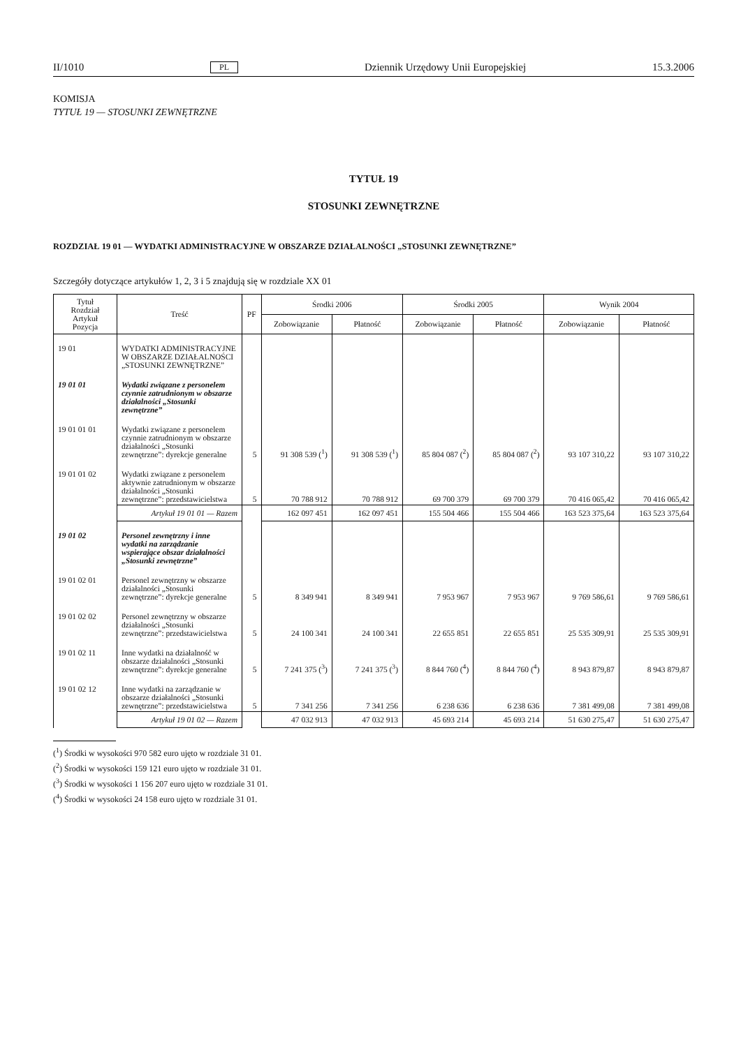II/1010 PL Dziennik Urzędowy Unii Europejskiej 15.3.2006
KOMISJA
TYTUŁ 19 — STOSUNKI ZEWNĘTRZNE
TYTUŁ 19
STOSUNKI ZEWNĘTRZNE
ROZDZIAŁ 19 01 — WYDATKI ADMINISTRACYJNE W OBSZARZE DZIAŁALNOŚCI „STOSUNKI ZEWNĘTRZNE”
Szczegóły dotyczące artykułów 1, 2, 3 i 5 znajdują się w rozdziale XX 01
| Tytuł Rozdział Artykuł Pozycja | Treść | PF | Środki 2006 | | Środki 2005 | | Wynik 2004 | |
| --- | --- | --- | --- | --- | --- | --- | --- | --- |
| | | | Zobowiązanie | Płatność | Zobowiązanie | Płatność | Zobowiązanie | Płatność |
| 19 01 | WYDATKI ADMINISTRACYJNE W OBSZARZE DZIAŁALNOŚCI „STOSUNKI ZEWNĘTRZNE” | | | | | | | |
| 19 01 01 | Wydatki związane z personelem czynnie zatrudnionym w obszarze działalności „Stosunki zewnętrzne” | | | | | | | |
| 19 01 01 01 | Wydatki związane z personelem czynnie zatrudnionym w obszarze działalności „Stosunki zewnętrzne”: dyrekcje generalne | 5 | 91 308 539 (<sup>1</sup>) | 91 308 539 (<sup>1</sup>) | 85 804 087 (<sup>2</sup>) | 85 804 087 (<sup>2</sup>) | 93 107 310,22 | 93 107 310,22 |
| 19 01 01 02 | Wydatki związane z personelem aktywnie zatrudnionym w obszarze działalności „Stosunki zewnętrzne”: przedstawicielstwa | 5 | 70 788 912 | 70 788 912 | 69 700 379 | 69 700 379 | 70 416 065,42 | 70 416 065,42 |
| | Artykuł 19 01 01 — Razem | | 162 097 451 | 162 097 451 | 155 504 466 | 155 504 466 | 163 523 375,64 | 163 523 375,64 |
| 19 01 02 | Personel zewnętrzny i inne wydatki na zarządzanie wspierające obszar działalności „Stosunki zewnętrzne” | | | | | | | |
| 19 01 02 01 | Personel zewnętrzny w obszarze działalności „Stosunki zewnętrzne”: dyrekcje generalne | 5 | 8 349 941 | 8 349 941 | 7 953 967 | 7 953 967 | 9 769 586,61 | 9 769 586,61 |
| 19 01 02 02 | Personel zewnętrzny w obszarze działalności „Stosunki zewnętrzne”: przedstawicielstwa | 5 | 24 100 341 | 24 100 341 | 22 655 851 | 22 655 851 | 25 535 309,91 | 25 535 309,91 |
| 19 01 02 11 | Inne wydatki na działalność w obszarze działalności „Stosunki zewnętrzne”: dyrekcje generalne | 5 | 7 241 375 (<sup>3</sup>) | 7 241 375 (<sup>3</sup>) | 8 844 760 (<sup>4</sup>) | 8 844 760 (<sup>4</sup>) | 8 943 879,87 | 8 943 879,87 |
| 19 01 02 12 | Inne wydatki na zarządzanie w obszarze działalności „Stosunki zewnętrzne”: przedstawicielstwa | 5 | 7 341 256 | 7 341 256 | 6 238 636 | 6 238 636 | 7 381 499,08 | 7 381 499,08 |
| | Artykuł 19 01 02 — Razem | | 47 032 913 | 47 032 913 | 45 693 214 | 45 693 214 | 51 630 275,47 | 51 630 275,47 |
(<sup>1</sup>) Środki w wysokości 970 582 euro ujęto w rozdziale 31 01.
(<sup>2</sup>) Środki w wysokości 159 121 euro ujęto w rozdziale 31 01.
(<sup>3</sup>) Środki w wysokości 1 156 207 euro ujęto w rozdziale 31 01.
(<sup>4</sup>) Środki w wysokości 24 158 euro ujęto w rozdziale 31 01.